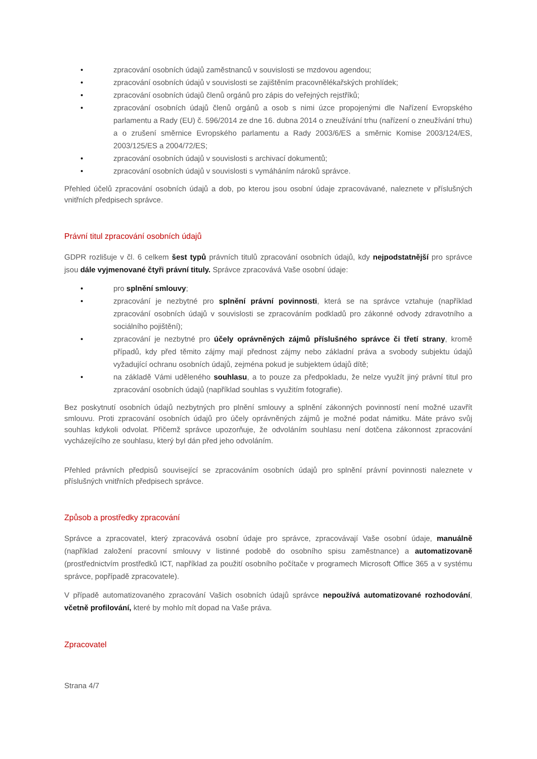• zpracování osobních údajů zaměstnanců v souvislosti se mzdovou agendou;
• zpracování osobních údajů v souvislosti se zajištěním pracovnělékařských prohlídek;
• zpracování osobních údajů členů orgánů pro zápis do veřejných rejstříků;
• zpracování osobních údajů členů orgánů a osob s nimi úzce propojenými dle Nařízení Evropského parlamentu a Rady (EU) č. 596/2014 ze dne 16. dubna 2014 o zneužívání trhu (nařízení o zneužívání trhu) a o zrušení směrnice Evropského parlamentu a Rady 2003/6/ES a směrnic Komise 2003/124/ES, 2003/125/ES a 2004/72/ES;
• zpracování osobních údajů v souvislosti s archivací dokumentů;
• zpracování osobních údajů v souvislosti s vymáháním nároků správce.
Přehled účelů zpracování osobních údajů a dob, po kterou jsou osobní údaje zpracovávané, naleznete v příslušných vnitřních předpisech správce.
Právní titul zpracování osobních údajů
GDPR rozlišuje v čl. 6 celkem šest typů právních titulů zpracování osobních údajů, kdy nejpodstatnější pro správce jsou dále vyjmenované čtyři právní tituly. Správce zpracovává Vaše osobní údaje:
• pro splnění smlouvy;
• zpracování je nezbytné pro splnění právní povinnosti, která se na správce vztahuje (například zpracování osobních údajů v souvislosti se zpracováním podkladů pro zákonné odvody zdravotního a sociálního pojištění);
• zpracování je nezbytné pro účely oprávněných zájmů příslušného správce či třetí strany, kromě případů, kdy před těmito zájmy mají přednost zájmy nebo základní práva a svobody subjektu údajů vyžadující ochranu osobních údajů, zejména pokud je subjektem údajů dítě;
• na základě Vámi uděleného souhlasu, a to pouze za předpokladu, že nelze využít jiný právní titul pro zpracování osobních údajů (například souhlas s využitím fotografie).
Bez poskytnutí osobních údajů nezbytných pro plnění smlouvy a splnění zákonných povinností není možné uzavřít smlouvu. Proti zpracování osobních údajů pro účely oprávněných zájmů je možné podat námitku. Máte právo svůj souhlas kdykoli odvolat. Přičemž správce upozorňuje, že odvoláním souhlasu není dotčena zákonnost zpracování vycházejícího ze souhlasu, který byl dán před jeho odvoláním.
Přehled právních předpisů související se zpracováním osobních údajů pro splnění právní povinnosti naleznete v příslušných vnitřních předpisech správce.
Způsob a prostředky zpracování
Správce a zpracovatel, který zpracovává osobní údaje pro správce, zpracovávají Vaše osobní údaje, manuálně (například založení pracovní smlouvy v listinné podobě do osobního spisu zaměstnance) a automatizovaně (prostřednictvím prostředků ICT, například za použití osobního počítače v programech Microsoft Office 365 a v systému správce, popřípadě zpracovatele).
V případě automatizovaného zpracování Vašich osobních údajů správce nepoužívá automatizované rozhodování, včetně profilování, které by mohlo mít dopad na Vaše práva.
Zpracovatel
Strana 4/7